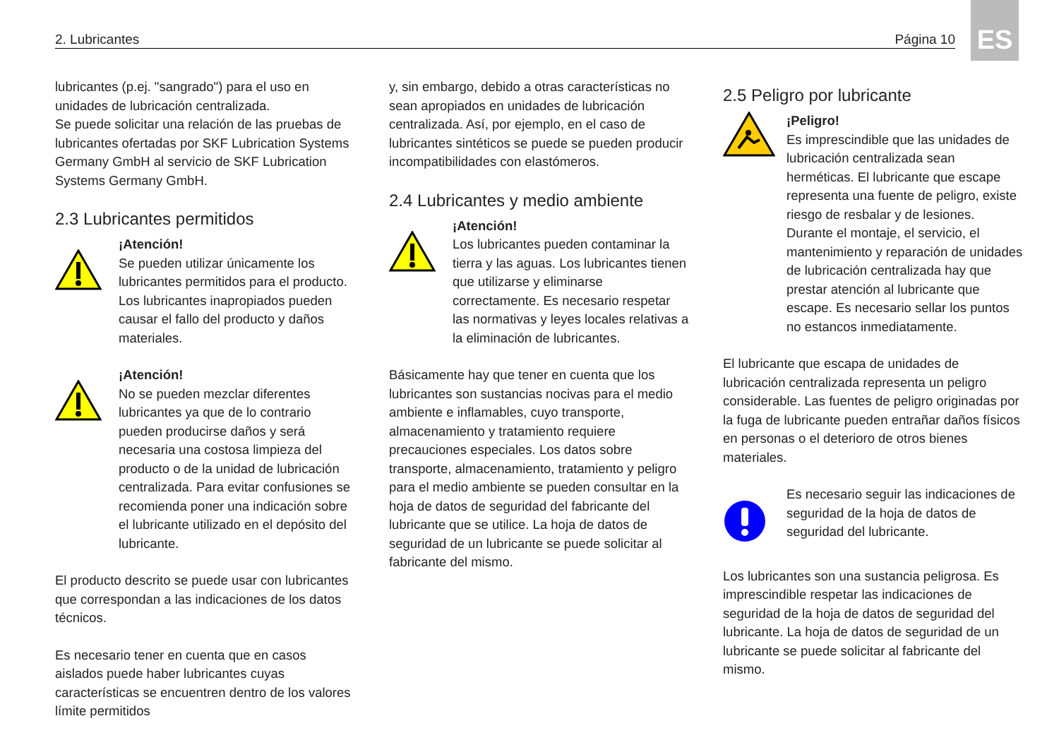2. Lubricantes Página 10
ES
lubricantes (p.ej. "sangrado") para el uso en unidades de lubricación centralizada.
Se puede solicitar una relación de las pruebas de lubricantes ofertadas por SKF Lubrication Systems Germany GmbH al servicio de SKF Lubrication Systems Germany GmbH.
2.3 Lubricantes permitidos
¡Atención!
Se pueden utilizar únicamente los lubricantes permitidos para el producto. Los lubricantes inapropiados pueden causar el fallo del producto y daños materiales.
¡Atención!
No se pueden mezclar diferentes lubricantes ya que de lo contrario pueden producirse daños y será necesaria una costosa limpieza del producto o de la unidad de lubricación centralizada. Para evitar confusiones se recomienda poner una indicación sobre el lubricante utilizado en el depósito del lubricante.
El producto descrito se puede usar con lubricantes que correspondan a las indicaciones de los datos técnicos.
Es necesario tener en cuenta que en casos aislados puede haber lubricantes cuyas características se encuentren dentro de los valores límite permitidos
y, sin embargo, debido a otras características no sean apropiados en unidades de lubricación centralizada. Así, por ejemplo, en el caso de lubricantes sintéticos se puede se pueden producir incompatibilidades con elastómeros.
2.4 Lubricantes y medio ambiente
¡Atención!
Los lubricantes pueden contaminar la tierra y las aguas. Los lubricantes tienen que utilizarse y eliminarse correctamente. Es necesario respetar las normativas y leyes locales relativas a la eliminación de lubricantes.
Básicamente hay que tener en cuenta que los lubricantes son sustancias nocivas para el medio ambiente e inflamables, cuyo transporte, almacenamiento y tratamiento requiere precauciones especiales. Los datos sobre transporte, almacenamiento, tratamiento y peligro para el medio ambiente se pueden consultar en la hoja de datos de seguridad del fabricante del lubricante que se utilice. La hoja de datos de seguridad de un lubricante se puede solicitar al fabricante del mismo.
2.5 Peligro por lubricante
¡Peligro!
Es imprescindible que las unidades de lubricación centralizada sean herméticas. El lubricante que escape representa una fuente de peligro, existe riesgo de resbalar y de lesiones.
Durante el montaje, el servicio, el mantenimiento y reparación de unidades de lubricación centralizada hay que prestar atención al lubricante que escape. Es necesario sellar los puntos no estancos inmediatamente.
El lubricante que escapa de unidades de lubricación centralizada representa un peligro considerable. Las fuentes de peligro originadas por la fuga de lubricante pueden entrañar daños físicos en personas o el deterioro de otros bienes materiales.
Es necesario seguir las indicaciones de seguridad de la hoja de datos de seguridad del lubricante.
Los lubricantes son una sustancia peligrosa. Es imprescindible respetar las indicaciones de seguridad de la hoja de datos de seguridad del lubricante. La hoja de datos de seguridad de un lubricante se puede solicitar al fabricante del mismo.